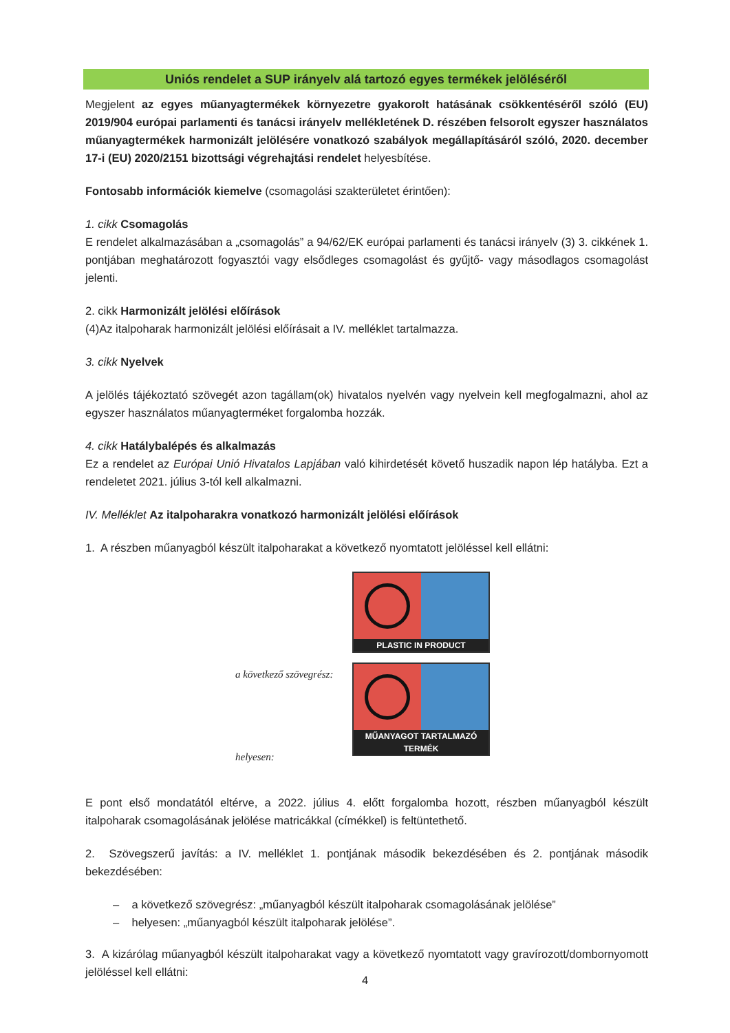Uniós rendelet a SUP irányelv alá tartozó egyes termékek jelöléséről
Megjelent az egyes műanyagtermékek környezetre gyakorolt hatásának csökkentéséről szóló (EU) 2019/904 európai parlamenti és tanácsi irányelv mellékletének D. részében felsorolt egyszer használatos műanyagtermékek harmonizált jelölésére vonatkozó szabályok megállapításáról szóló, 2020. december 17-i (EU) 2020/2151 bizottsági végrehajtási rendelet helyesbítése.
Fontosabb információk kiemelve (csomagolási szakterületet érintően):
1. cikk Csomagolás
E rendelet alkalmazásában a „csomagolás” a 94/62/EK európai parlamenti és tanácsi irányelv (3) 3. cikkének 1. pontjában meghatározott fogyasztói vagy elsődleges csomagolást és gyűjtő- vagy másodlagos csomagolást jelenti.
2. cikk Harmonizált jelölési előírások
(4)Az italpoharak harmonizált jelölési előírásait a IV. melléklet tartalmazza.
3. cikk Nyelvek
A jelölés tájékoztató szövegét azon tagállam(ok) hivatalos nyelvén vagy nyelvein kell megfogalmazni, ahol az egyszer használatos műanyagterméket forgalomba hozzák.
4. cikk Hatálybalépés és alkalmazás
Ez a rendelet az Európai Unió Hivatalos Lapjában való kihirdetését követő huszadik napon lép hatályba. Ezt a rendeletet 2021. július 3-tól kell alkalmazni.
IV. Melléklet Az italpoharakra vonatkozó harmonizált jelölési előírások
1. A részben műanyagból készült italpoharakat a következő nyomtatott jelöléssel kell ellátni:
a következő szövegrész:
helyesen:
PLASTIC IN PRODUCT
MŰANYAGOT TARTALMAZÓ TERMÉK
E pont első mondatától eltérve, a 2022. július 4. előtt forgalomba hozott, részben műanyagból készült italpoharak csomagolásának jelölése matricákkal (címékkel) is feltüntethető.
2. Szövegszerű javítás: a IV. melléklet 1. pontjának második bekezdésében és 2. pontjának második bekezdésében:
– a következő szövegrész: „műanyagból készült italpoharak csomagolásának jelölése”
– helyesen: „műanyagból készült italpoharak jelölése”.
3. A kizárólag műanyagból készült italpoharakat vagy a következő nyomtatott vagy gravírozott/dombornyomott jelöléssel kell ellátni:
4